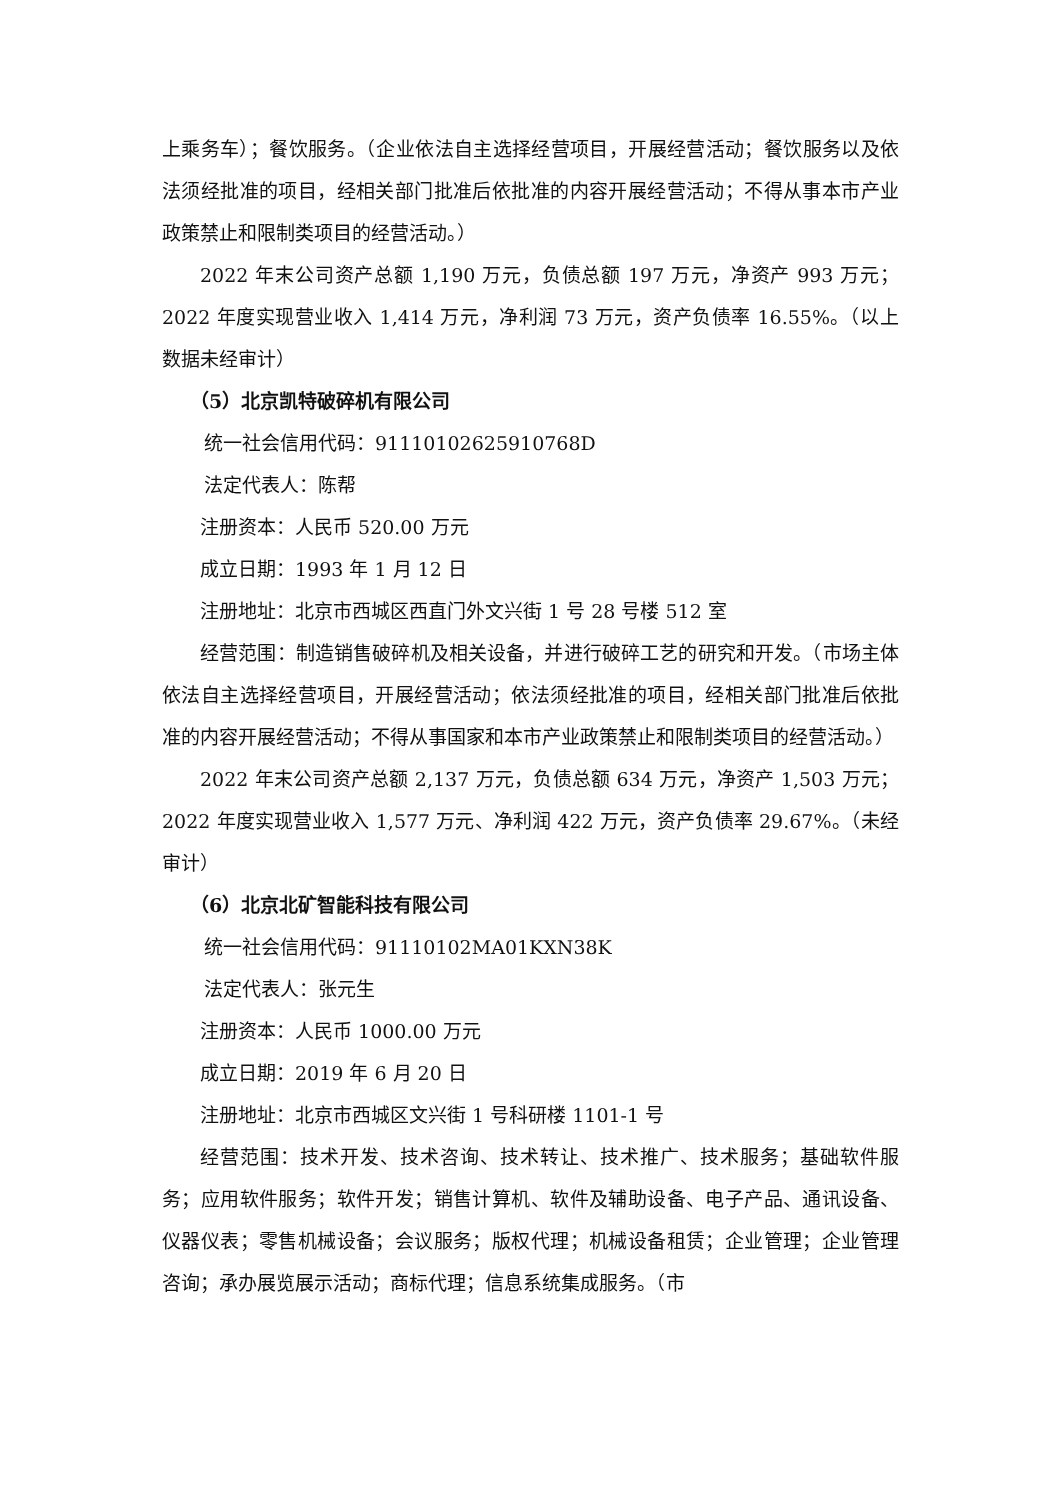上乘务车）；餐饮服务。（企业依法自主选择经营项目，开展经营活动；餐饮服务以及依法须经批准的项目，经相关部门批准后依批准的内容开展经营活动；不得从事本市产业政策禁止和限制类项目的经营活动。）
2022 年末公司资产总额 1,190 万元，负债总额 197 万元，净资产 993 万元；2022 年度实现营业收入 1,414 万元，净利润 73 万元，资产负债率 16.55%。（以上数据未经审计）
（5）北京凯特破碎机有限公司
统一社会信用代码：91110102625910768D
法定代表人：陈帮
注册资本：人民币 520.00 万元
成立日期：1993 年 1 月 12 日
注册地址：北京市西城区西直门外文兴街 1 号 28 号楼 512 室
经营范围：制造销售破碎机及相关设备，并进行破碎工艺的研究和开发。（市场主体依法自主选择经营项目，开展经营活动；依法须经批准的项目，经相关部门批准后依批准的内容开展经营活动；不得从事国家和本市产业政策禁止和限制类项目的经营活动。）
2022 年末公司资产总额 2,137 万元，负债总额 634 万元，净资产 1,503 万元；2022 年度实现营业收入 1,577 万元、净利润 422 万元，资产负债率 29.67%。（未经审计）
（6）北京北矿智能科技有限公司
统一社会信用代码：91110102MA01KXN38K
法定代表人：张元生
注册资本：人民币 1000.00 万元
成立日期：2019 年 6 月 20 日
注册地址：北京市西城区文兴街 1 号科研楼 1101-1 号
经营范围：技术开发、技术咨询、技术转让、技术推广、技术服务；基础软件服务；应用软件服务；软件开发；销售计算机、软件及辅助设备、电子产品、通讯设备、仪器仪表；零售机械设备；会议服务；版权代理；机械设备租赁；企业管理；企业管理咨询；承办展览展示活动；商标代理；信息系统集成服务。（市